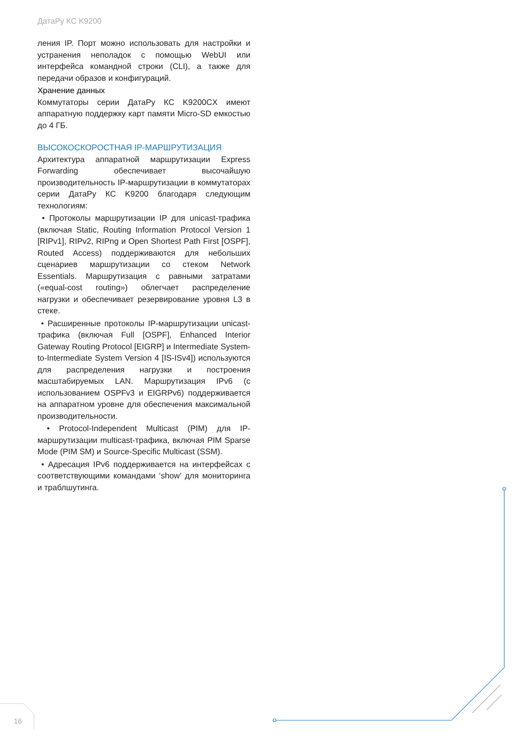ДатаРу КС K9200
ления IP. Порт можно использовать для настройки и устранения неполадок с помощью WebUI или интерфейса командной строки (CLI), а также для передачи образов и конфигураций.
Хранение данных
Коммутаторы серии ДатаРу КС K9200CX имеют аппаратную поддержку карт памяти Micro-SD емкостью до 4 ГБ.
ВЫСОКОСКОРОСТНАЯ IP-МАРШРУТИЗАЦИЯ
Архитектура аппаратной маршрутизации Express Forwarding обеспечивает высочайшую производительность IP-маршрутизации в коммутаторах серии ДатаРу КС K9200 благодаря следующим технологиям:
• Протоколы маршрутизации IP для unicast-трафика (включая Static, Routing Information Protocol Version 1 [RIPv1], RIPv2, RIPng и Open Shortest Path First [OSPF], Routed Access) поддерживаются для небольших сценариев маршрутизации со стеком Network Essentials. Маршрутизация с равными затратами («equal-cost routing») облегчает распределение нагрузки и обеспечивает резервирование уровня L3 в стеке.
• Расширенные протоколы IP-маршрутизации unicast-трафика (включая Full [OSPF], Enhanced Interior Gateway Routing Protocol [EIGRP] и Intermediate System-to-Intermediate System Version 4 [IS-ISv4]) используются для распределения нагрузки и построения масштабируемых LAN. Маршрутизация IPv6 (с использованием OSPFv3 и EIGRPv6) поддерживается на аппаратном уровне для обеспечения максимальной производительности.
• Protocol-Independent Multicast (PIM) для IP-маршрутизации multicast-трафика, включая PIM Sparse Mode (PIM SM) и Source-Specific Multicast (SSM).
• Адресация IPv6 поддерживается на интерфейсах с соответствующими командами ‘show’ для мониторинга и траблшутинга.
16